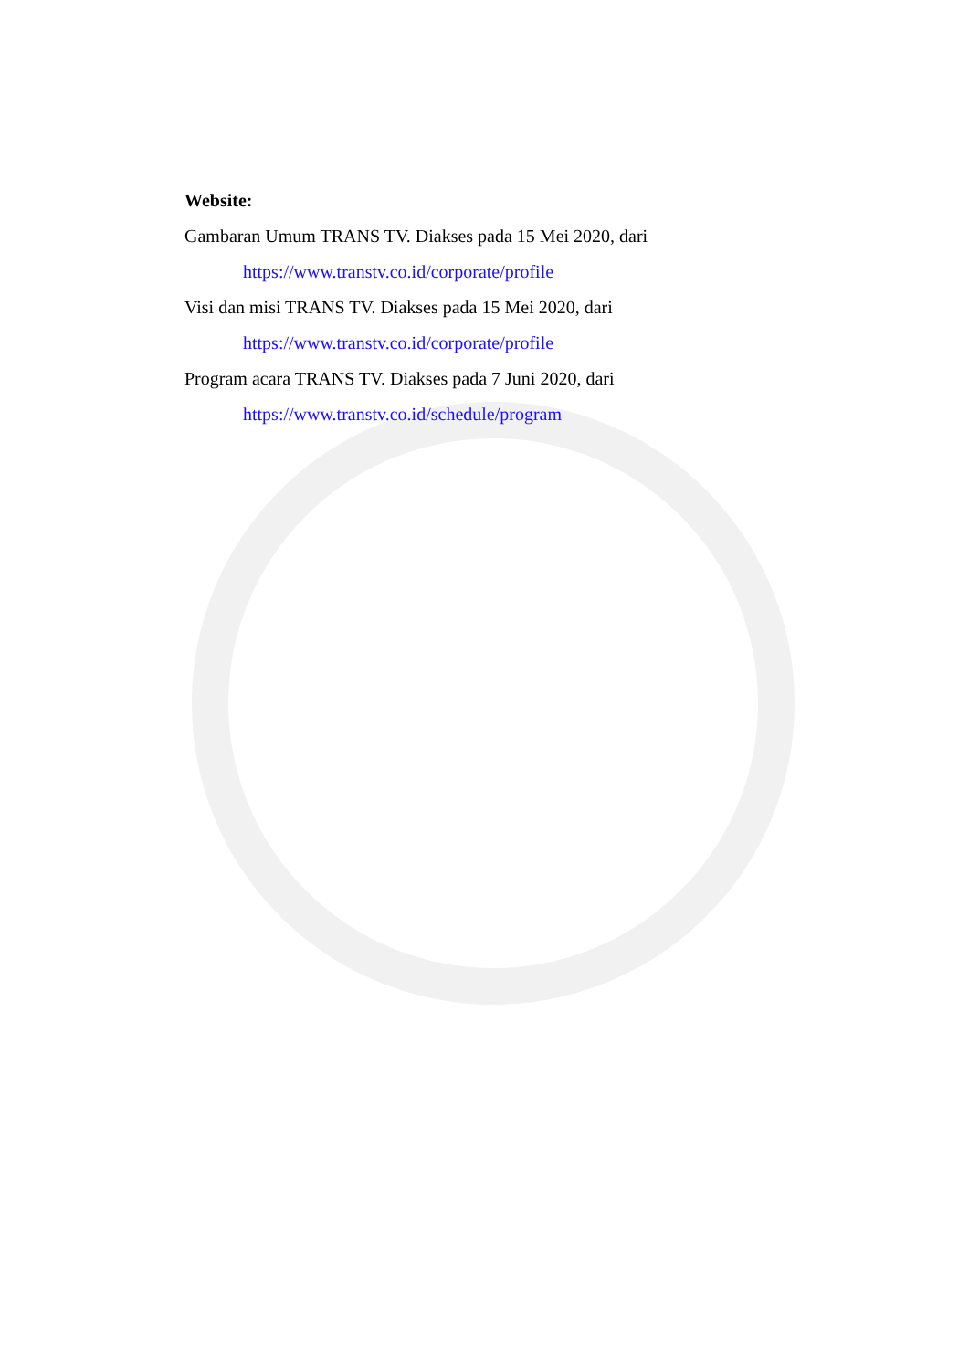Website:
Gambaran Umum TRANS TV. Diakses pada 15 Mei 2020, dari
https://www.transtv.co.id/corporate/profile
Visi dan misi TRANS TV. Diakses pada 15 Mei 2020, dari
https://www.transtv.co.id/corporate/profile
Program acara TRANS TV. Diakses pada 7 Juni 2020, dari
https://www.transtv.co.id/schedule/program